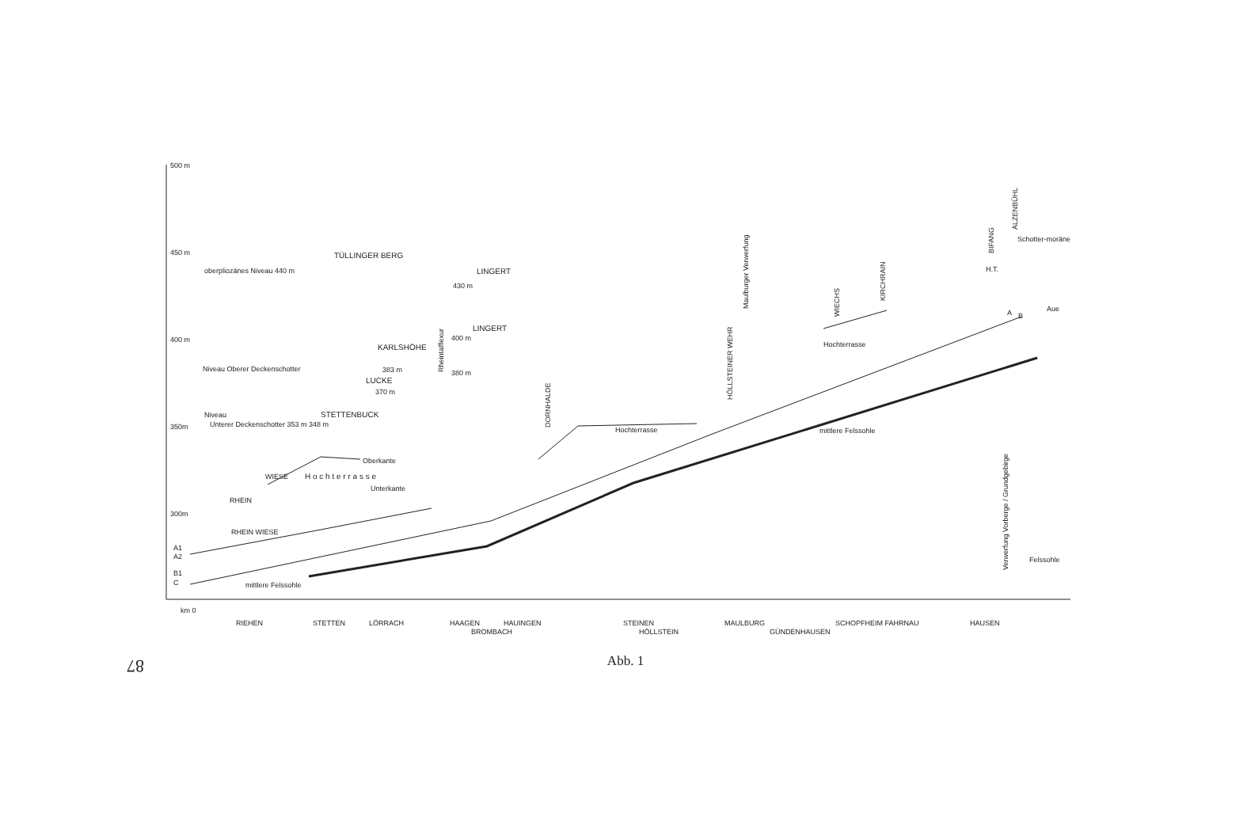500 m
450 m
400 m
350m
300m
km 0
RIEHEN
STETTEN
LÖRRACH
HAAGEN
HAUINGEN
BROMBACH
STEINEN
HÖLLSTEIN
MAULBURG
GÜNDENHAUSEN
SCHOPFHEIM FAHRNAU
HAUSEN
oberpliozänes Niveau 440 m
TÜLLINGER BERG
LINGERT
430 m
LINGERT
400 m
380 m
KARLSHÖHE
383 m
LUCKE
370 m
Niveau Oberer Deckenschotter
Niveau
Unterer Deckenschotter 353 m 348 m
STETTENBUCK
Oberkante
H o c h t e r r a s s e
Unterkante
Hochterrasse
Hochterrasse
mittlere Felssohle
mittlere Felssohle
RHEIN
WIESE
RHEIN WIESE
A1
A2
B1
C
Schotter-moräne
H.T.
Felssohle
Aue
A
B
Rheintalflexur
DORNHALDE
HÖLLSTEINER WEHR
Maulburger Verwerfung
WIECHS
KIRCHRAIN
BIFANG
ALZENBÜHL
Verwerfung Vorberge / Grundgebirge
87
Abb. 1